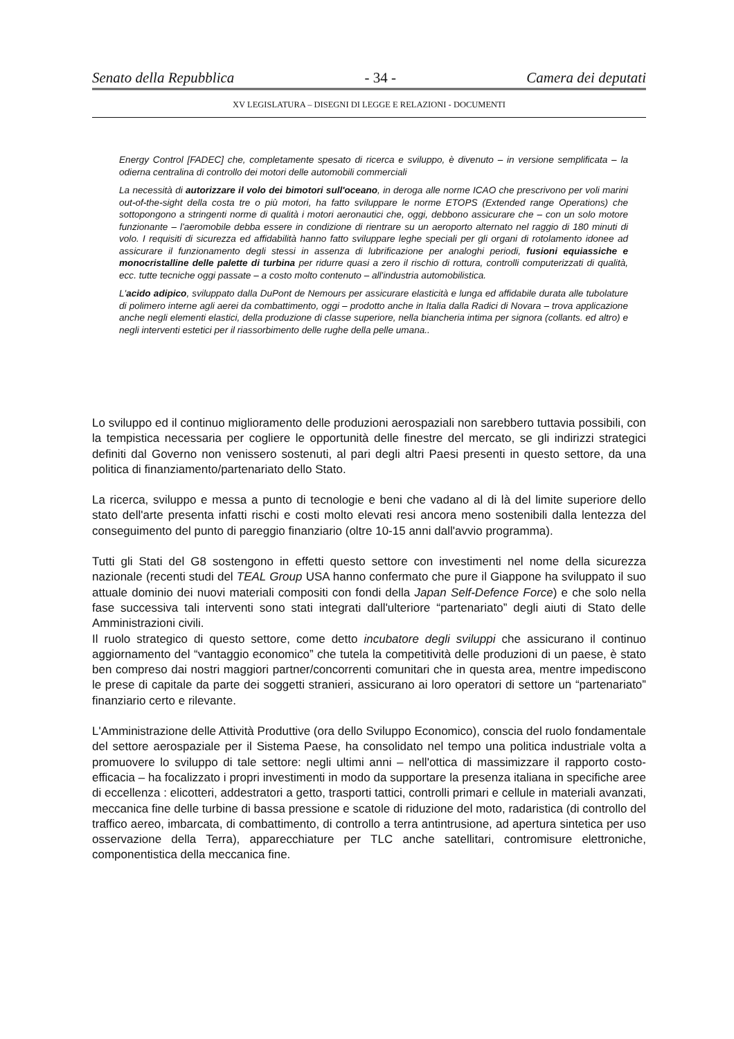Senato della Repubblica - 34 - Camera dei deputati
XV LEGISLATURA – DISEGNI DI LEGGE E RELAZIONI - DOCUMENTI
Energy Control [FADEC] che, completamente spesato di ricerca e sviluppo, è divenuto – in versione semplificata – la odierna centralina di controllo dei motori delle automobili commerciali
La necessità di autorizzare il volo dei bimotori sull'oceano, in deroga alle norme ICAO che prescrivono per voli marini out-of-the-sight della costa tre o più motori, ha fatto sviluppare le norme ETOPS (Extended range Operations) che sottopongono a stringenti norme di qualità i motori aeronautici che, oggi, debbono assicurare che – con un solo motore funzionante – l'aeromobile debba essere in condizione di rientrare su un aeroporto alternato nel raggio di 180 minuti di volo. I requisiti di sicurezza ed affidabilità hanno fatto sviluppare leghe speciali per gli organi di rotolamento idonee ad assicurare il funzionamento degli stessi in assenza di lubrificazione per analoghi periodi, fusioni equiassiche e monocristalline delle palette di turbina per ridurre quasi a zero il rischio di rottura, controlli computerizzati di qualità, ecc. tutte tecniche oggi passate – a costo molto contenuto – all'industria automobilistica.
L'acido adipico, sviluppato dalla DuPont de Nemours per assicurare elasticità e lunga ed affidabile durata alle tubolature di polimero interne agli aerei da combattimento, oggi – prodotto anche in Italia dalla Radici di Novara – trova applicazione anche negli elementi elastici, della produzione di classe superiore, nella biancheria intima per signora (collants. ed altro) e negli interventi estetici per il riassorbimento delle rughe della pelle umana..
Lo sviluppo ed il continuo miglioramento delle produzioni aerospaziali non sarebbero tuttavia possibili, con la tempistica necessaria per cogliere le opportunità delle finestre del mercato, se gli indirizzi strategici definiti dal Governo non venissero sostenuti, al pari degli altri Paesi presenti in questo settore, da una politica di finanziamento/partenariato dello Stato.
La ricerca, sviluppo e messa a punto di tecnologie e beni che vadano al di là del limite superiore dello stato dell'arte presenta infatti rischi e costi molto elevati resi ancora meno sostenibili dalla lentezza del conseguimento del punto di pareggio finanziario (oltre 10-15 anni dall'avvio programma).
Tutti gli Stati del G8 sostengono in effetti questo settore con investimenti nel nome della sicurezza nazionale (recenti studi del TEAL Group USA hanno confermato che pure il Giappone ha sviluppato il suo attuale dominio dei nuovi materiali compositi con fondi della Japan Self-Defence Force) e che solo nella fase successiva tali interventi sono stati integrati dall'ulteriore “partenariato” degli aiuti di Stato delle Amministrazioni civili.
Il ruolo strategico di questo settore, come detto incubatore degli sviluppi che assicurano il continuo aggiornamento del “vantaggio economico” che tutela la competitività delle produzioni di un paese, è stato ben compreso dai nostri maggiori partner/concorrenti comunitari che in questa area, mentre impediscono le prese di capitale da parte dei soggetti stranieri, assicurano ai loro operatori di settore un “partenariato” finanziario certo e rilevante.
L'Amministrazione delle Attività Produttive (ora dello Sviluppo Economico), conscia del ruolo fondamentale del settore aerospaziale per il Sistema Paese, ha consolidato nel tempo una politica industriale volta a promuovere lo sviluppo di tale settore: negli ultimi anni – nell'ottica di massimizzare il rapporto costo-efficacia – ha focalizzato i propri investimenti in modo da supportare la presenza italiana in specifiche aree di eccellenza : elicotteri, addestratori a getto, trasporti tattici, controlli primari e cellule in materiali avanzati, meccanica fine delle turbine di bassa pressione e scatole di riduzione del moto, radaristica (di controllo del traffico aereo, imbarcata, di combattimento, di controllo a terra antintrusione, ad apertura sintetica per uso osservazione della Terra), apparecchiature per TLC anche satellitari, contromisure elettroniche, componentistica della meccanica fine.